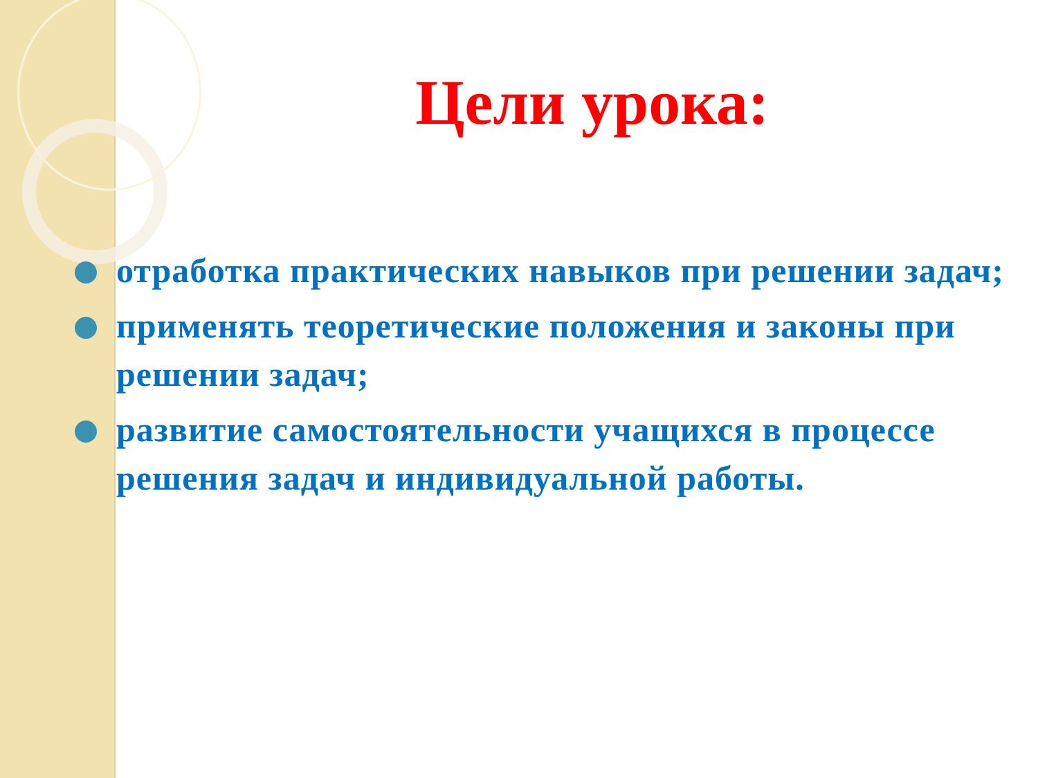Цели урока:
отработка практических навыков при решении задач;
применять теоретические положения и законы при решении задач;
развитие самостоятельности учащихся в процессе решения задач и индивидуальной работы.